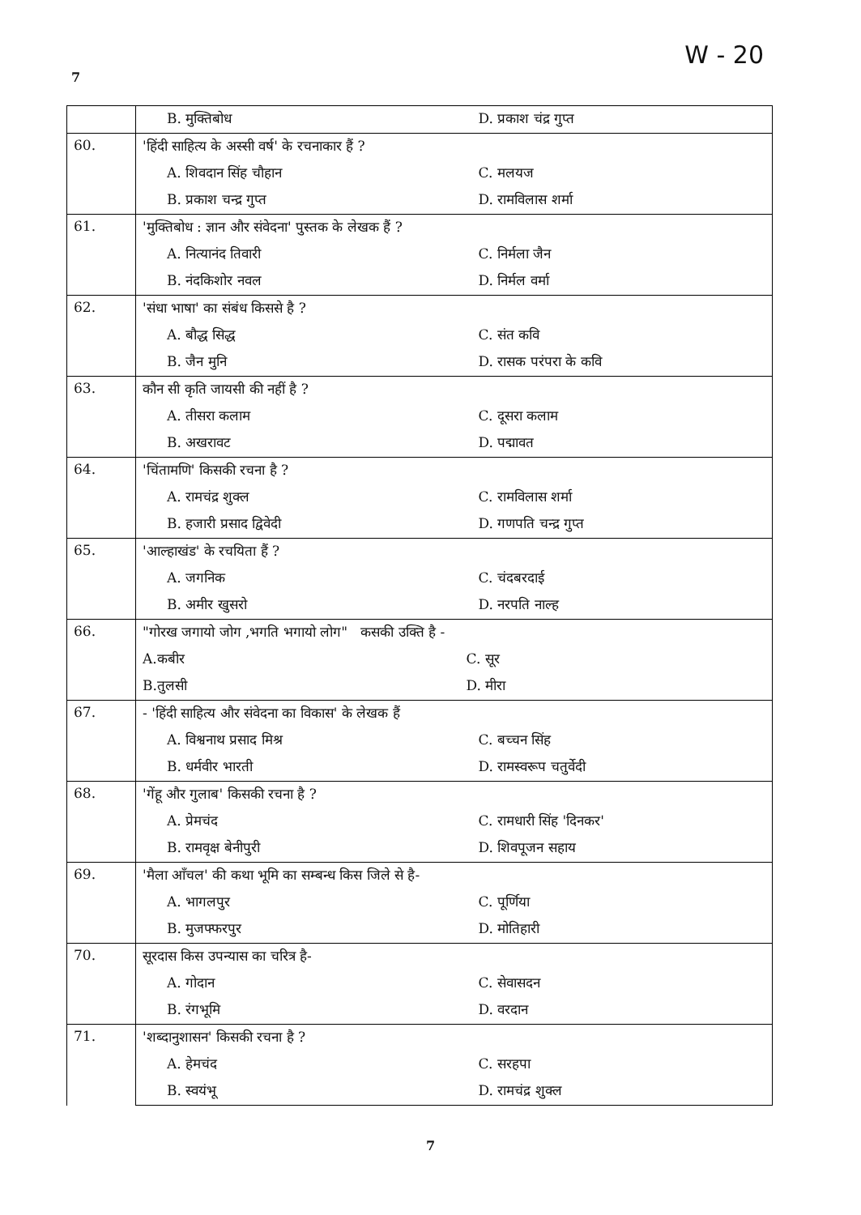7 W - 20
| | B. मुक्तिबोध D. प्रकाश चंद्र गुप्त |
| 60. | 'हिंदी साहित्य के अस्सी वर्ष' के रचनाकार हैं ? |
| | A. शिवदान सिंह चौहान C. मलयज |
| | B. प्रकाश चन्द्र गुप्त D. रामविलास शर्मा |
| 61. | 'मुक्तिबोध : ज्ञान और संवेदना' पुस्तक के लेखक हैं ? |
| | A. नित्यानंद तिवारी C. निर्मला जैन |
| | B. नंदकिशोर नवल D. निर्मल वर्मा |
| 62. | 'संधा भाषा' का संबंध किससे है ? |
| | A. बौद्ध सिद्ध C. संत कवि |
| | B. जैन मुनि D. रासक परंपरा के कवि |
| 63. | कौन सी कृति जायसी की नहीं है ? |
| | A. तीसरा कलाम C. दूसरा कलाम |
| | B. अखरावट D. पद्मावत |
| 64. | 'चिंतामणि' किसकी रचना है ? |
| | A. रामचंद्र शुक्ल C. रामविलास शर्मा |
| | B. हजारी प्रसाद द्विवेदी D. गणपति चन्द्र गुप्त |
| 65. | 'आल्हाखंड' के रचयिता हैं ? |
| | A. जगनिक C. चंदबरदाई |
| | B. अमीर खुसरो D. नरपति नाल्ह |
| 66. | "गोरख जगायो जोग ,भगति भगायो लोग" कसकी उक्ति है - |
| | A.कबीर C. सूर |
| | B.तुलसी D. मीरा |
| 67. | - 'हिंदी साहित्य और संवेदना का विकास' के लेखक हैं |
| | A. विश्वनाथ प्रसाद मिश्र C. बच्चन सिंह |
| | B. धर्मवीर भारती D. रामस्वरूप चतुर्वेदी |
| 68. | 'गेंहू और गुलाब' किसकी रचना है ? |
| | A. प्रेमचंद C. रामधारी सिंह 'दिनकर' |
| | B. रामवृक्ष बेनीपुरी D. शिवपूजन सहाय |
| 69. | 'मैला आँचल' की कथा भूमि का सम्बन्ध किस जिले से है- |
| | A. भागलपुर C. पूर्णिया |
| | B. मुजफ्फरपुर D. मोतिहारी |
| 70. | सूरदास किस उपन्यास का चरित्र है- |
| | A. गोदान C. सेवासदन |
| | B. रंगभूमि D. वरदान |
| 71. | 'शब्दानुशासन' किसकी रचना है ? |
| | A. हेमचंद C. सरहपा |
| | B. स्वयंभू D. रामचंद्र शुक्ल |
7